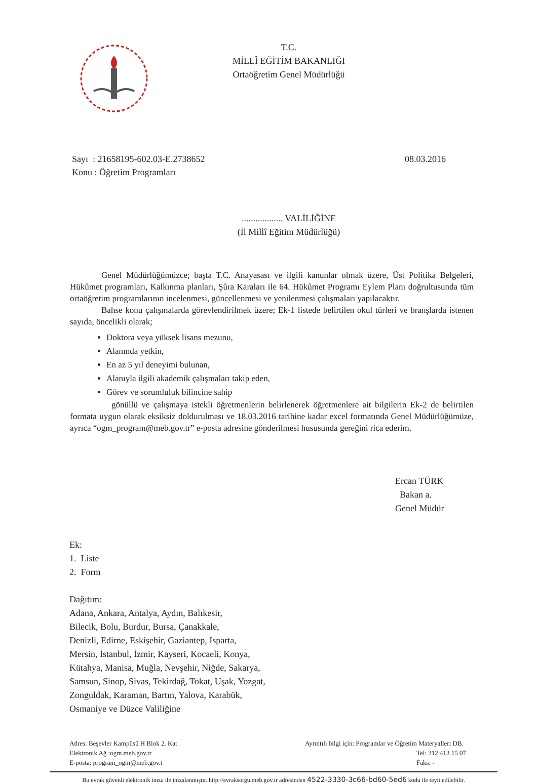T.C.
MİLLÎ EĞİTİM BAKANLIĞI
Ortaöğretim Genel Müdürlüğü
Sayı : 21658195-602.03-E.2738652
Konu : Öğretim Programları
08.03.2016
.................. VALİLİĞİNE
(İl Millî Eğitim Müdürlüğü)
Genel Müdürlüğümüzce; başta T.C. Anayasası ve ilgili kanunlar olmak üzere, Üst Politika Belgeleri, Hükûmet programları, Kalkınma planları, Şûra Karaları ile 64. Hükûmet Programı Eylem Planı doğrultusunda tüm ortaöğretim programlarının incelenmesi, güncellenmesi ve yenilenmesi çalışmaları yapılacaktır.
Bahse konu çalışmalarda görevlendirilmek üzere; Ek-1 listede belirtilen okul türleri ve branşlarda istenen sayıda, öncelikli olarak;
Doktora veya yüksek lisans mezunu,
Alanında yetkin,
En az 5 yıl deneyimi bulunan,
Alanıyla ilgili akademik çalışmaları takip eden,
Görev ve sorumluluk bilincine sahip
gönüllü ve çalışmaya istekli öğretmenlerin belirlenerek öğretmenlere ait bilgilerin Ek-2 de belirtilen formata uygun olarak eksiksiz doldurulması ve 18.03.2016 tarihine kadar excel formatında Genel Müdürlüğümüze, ayrıca “ogm_program@meb.gov.tr” e-posta adresine gönderilmesi hususunda gereğini rica ederim.
Ercan TÜRK
Bakan a.
Genel Müdür
Ek:
1. Liste
2. Form
Dağıtım:
Adana, Ankara, Antalya, Aydın, Balıkesir,
Bilecik, Bolu, Burdur, Bursa, Çanakkale,
Denizli, Edirne, Eskişehir, Gaziantep, Isparta,
Mersin, İstanbul, İzmir, Kayseri, Kocaeli, Konya,
Kütahya, Manisa, Muğla, Nevşehir, Niğde, Sakarya,
Samsun, Sinop, Sivas, Tekirdağ, Tokat, Uşak, Yozgat,
Zonguldak, Karaman, Bartın, Yalova, Karabük,
Osmaniye ve Düzce Valiliğine
Adres: Beşevler Kampüsü H Blok 2. Kat
Elektronik Ağ :ogm.meb.gov.tr
E-posta: program_ogm@meb.gov.t
Ayrıntılı bilgi için: Programlar ve Öğretim Materyalleri DB.
Tel: 312 413 15 07
Faks: -
Bu evrak güvenli elektronik imza ile imzalanmıştır. http://evraksorgu.meb.gov.tr adresinden 4522-3330-3c66-bd60-5ed6 kodu ile teyit edilebilir.